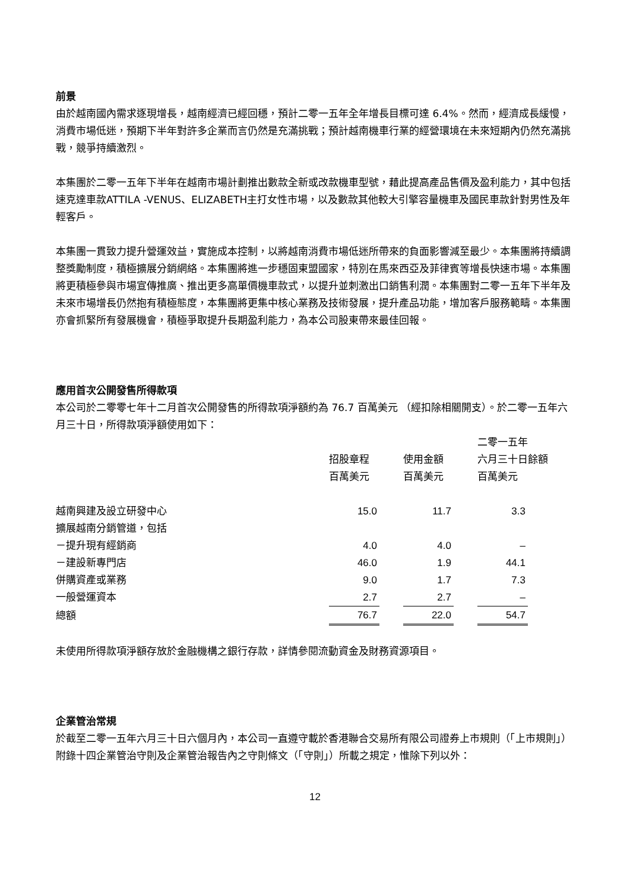前景
由於越南國內需求逐現增長，越南經濟已經回穩，預計二零一五年全年增長目標可達 6.4%。然而，經濟成長緩慢，消費市場低迷，預期下半年對許多企業而言仍然是充滿挑戰；預計越南機車行業的經營環境在未來短期內仍然充滿挑戰，競爭持續激烈。
本集團於二零一五年下半年在越南市場計劃推出數款全新或改款機車型號，藉此提高產品售價及盈利能力，其中包括速克達車款ATTILA -VENUS、ELIZABETH主打女性市場，以及數款其他較大引擎容量機車及國民車款針對男性及年輕客戶。
本集團一貫致力提升營運效益，實施成本控制，以將越南消費市場低迷所帶來的負面影響減至最少。本集團將持續調整獎勵制度，積極擴展分銷網絡。本集團將進一步穩固東盟國家，特別在馬來西亞及菲律賓等增長快速市場。本集團將更積極參與市場宣傳推廣、推出更多高單價機車款式，以提升並刺激出口銷售利潤。本集團對二零一五年下半年及未來市場增長仍然抱有積極態度，本集團將更集中核心業務及技術發展，提升產品功能，增加客戶服務範疇。本集團亦會抓緊所有發展機會，積極爭取提升長期盈利能力，為本公司股東帶來最佳回報。
應用首次公開發售所得款項
本公司於二零零七年十二月首次公開發售的所得款項淨額約為 76.7 百萬美元 （經扣除相關開支）。於二零一五年六月三十日，所得款項淨額使用如下：
| | | | | | 二零一五年 | |
| --- | --- | --- | --- | --- | --- | --- |
| | 招股章程 | | 使用金額 | | 六月三十日餘額 | |
| | 百萬美元 | | 百萬美元 | | 百萬美元 | |
| 越南興建及設立研發中心 | 15.0 | | 11.7 | | 3.3 | |
| 擴展越南分銷管道，包括 | | | | | | |
| －提升現有經銷商 | 4.0 | | 4.0 | | – | |
| －建設新專門店 | 46.0 | | 1.9 | | 44.1 | |
| 併購資產或業務 | 9.0 | | 1.7 | | 7.3 | |
| 一般營運資本 | 2.7 | | 2.7 | | – | |
| 總額 | 76.7 | | 22.0 | | 54.7 | |
未使用所得款項淨額存放於金融機構之銀行存款，詳情參閱流動資金及財務資源項目。
企業管治常規
於截至二零一五年六月三十日六個月內，本公司一直遵守載於香港聯合交易所有限公司證券上市規則（「上市規則」）附錄十四企業管治守則及企業管治報告內之守則條文（「守則」）所載之規定，惟除下列以外：
12